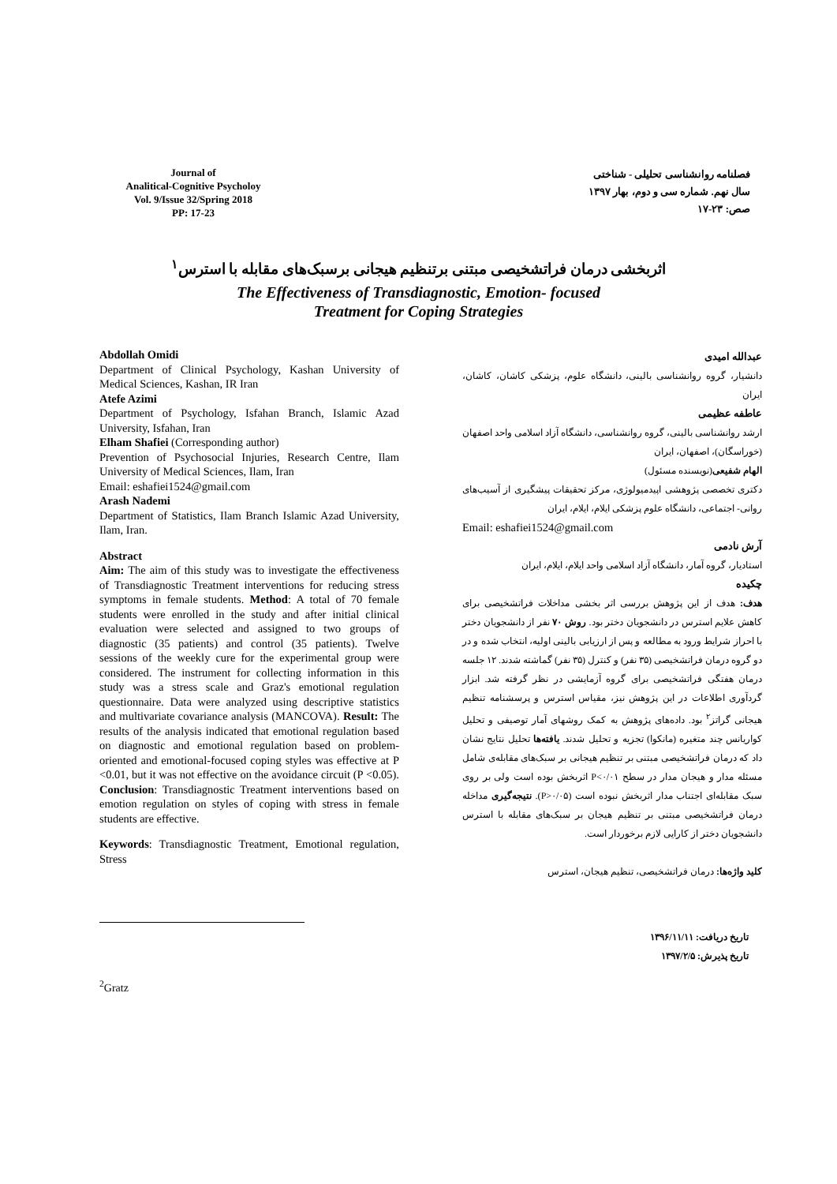Journal of
Analitical-Cognitive Psycholoy
Vol. 9/Issue 32/Spring 2018
PP: 17-23
فصلنامه روانشناسی تحلیلی - شناختی
سال نهم. شماره سی و دوم، بهار ۱۳۹۷
صص: ۲۳-۱۷
اثربخشی درمان فراتشخیصی مبتنی برتنظیم هیجانی برسبک‌های مقابله با استرس<sup>۱</sup>
The Effectiveness of Transdiagnostic, Emotion- focused
Treatment for Coping Strategies
Abdollah Omidi
Department of Clinical Psychology, Kashan University of Medical Sciences, Kashan, IR Iran
Atefe Azimi
Department of Psychology, Isfahan Branch, Islamic Azad University, Isfahan, Iran
Elham Shafiei (Corresponding author)
Prevention of Psychosocial Injuries, Research Centre, Ilam University of Medical Sciences, Ilam, Iran
Email: eshafiei1524@gmail.com
Arash Nademi
Department of Statistics, Ilam Branch Islamic Azad University, Ilam, Iran.
Abstract
Aim: The aim of this study was to investigate the effectiveness of Transdiagnostic Treatment interventions for reducing stress symptoms in female students. Method: A total of 70 female students were enrolled in the study and after initial clinical evaluation were selected and assigned to two groups of diagnostic (35 patients) and control (35 patients). Twelve sessions of the weekly cure for the experimental group were considered. The instrument for collecting information in this study was a stress scale and Graz's emotional regulation questionnaire. Data were analyzed using descriptive statistics and multivariate covariance analysis (MANCOVA). Result: The results of the analysis indicated that emotional regulation based on diagnostic and emotional regulation based on problem-oriented and emotional-focused coping styles was effective at P <0.01, but it was not effective on the avoidance circuit (P <0.05). Conclusion: Transdiagnostic Treatment interventions based on emotion regulation on styles of coping with stress in female students are effective.
Keywords: Transdiagnostic Treatment, Emotional regulation, Stress
عبدالله امیدی
دانشیار، گروه روانشناسی بالینی، دانشگاه علوم، پزشکی کاشان، کاشان، ایران
عاطفه عظیمی
ارشد روانشناسی بالینی، گروه روانشناسی، دانشگاه آزاد اسلامی واحد اصفهان (خوراسگان)، اصفهان، ایران
الهام شفیعی(نویسنده مسئول)
دکتری تخصصی پژوهشی اپیدمیولوژی، مرکز تحقیقات پیشگیری از آسیب‌های روانی- اجتماعی، دانشگاه علوم پزشکی ایلام، ایلام، ایران
Email: eshafiei1524@gmail.com
آرش نادمی
استادیار، گروه آمار، دانشگاه آزاد اسلامی واحد ایلام، ایلام، ایران
چکیده
هدف: هدف از این پژوهش بررسی اثر بخشی مداخلات فراتشخیصی برای کاهش علایم استرس در دانشجویان دختر بود. روش ۷۰ نفر از دانشجویان دختر با احراز شرایط ورود به مطالعه و پس از ارزیابی بالینی اولیه، انتخاب شده و در دو گروه درمان فراتشخیصی (۳۵ نفر) و کنترل (۳۵ نفر) گماشته شدند. ۱۲ جلسه درمان هفتگی فراتشخیصی برای گروه آزمایشی در نظر گرفته شد. ابزار گردآوری اطلاعات در این پژوهش نیز، مقیاس استرس و پرسشنامه تنظیم هیجانی گراتز<sup>۲</sup> بود. داده‌های پژوهش به کمک روشهای آمار توصیفی و تحلیل کواریانس چند متغیره (مانکوا) تجزیه و تحلیل شدند. یافته‌ها تحلیل نتایج نشان داد که درمان فراتشخیصی مبتنی بر تنظیم هیجانی بر سبک‌های مقابله‌ی شامل مسئله مدار و هیجان مدار در سطح P<۰/۰۱ اثربخش بوده است ولی بر روی سبک مقابله‌ای اجتناب مدار اثربخش نبوده است (P>۰/۰۵). نتیجه‌گیری مداخله درمان فراتشخیصی مبتنی بر تنظیم هیجان بر سبک‌های مقابله با استرس دانشجویان دختر از کارایی لازم برخوردار است.
کلید واژه‌ها: درمان فراتشخیصی، تنظیم هیجان، استرس
تاریخ دریافت: ۱۳۹۶/۱۱/۱۱
تاریخ پذیرش: ۱۳۹۷/۲/۵
<sup>2</sup> Gratz